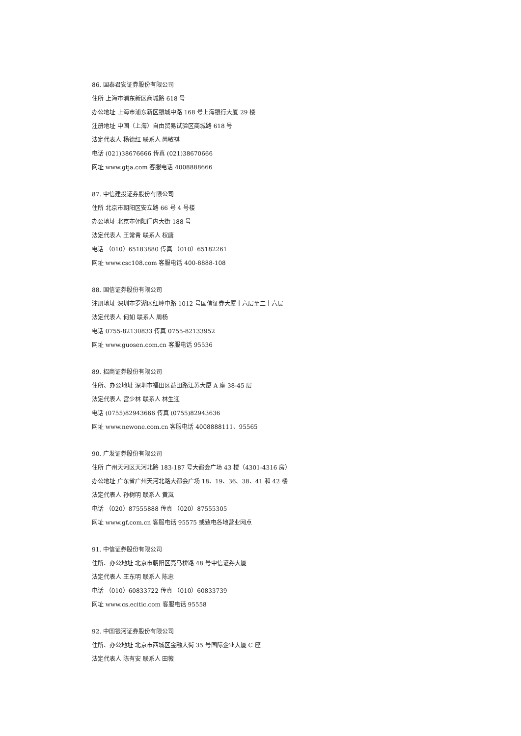86. 国泰君安证券股份有限公司
住所 上海市浦东新区商城路 618 号
办公地址 上海市浦东新区银城中路 168 号上海银行大厦 29 楼
注册地址 中国（上海）自由贸易试验区商城路 618 号
法定代表人 杨德红 联系人 芮敏祺
电话 (021)38676666 传真 (021)38670666
网址 www.gtja.com 客服电话 4008888666
87. 中信建投证券股份有限公司
住所 北京市朝阳区安立路 66 号 4 号楼
办公地址 北京市朝阳门内大街 188 号
法定代表人 王常青 联系人 权唐
电话 （010）65183880 传真 （010）65182261
网址 www.csc108.com 客服电话 400-8888-108
88. 国信证券股份有限公司
注册地址 深圳市罗湖区红岭中路 1012 号国信证券大厦十六层至二十六层
法定代表人 何如 联系人 周杨
电话 0755-82130833 传真 0755-82133952
网址 www.guosen.com.cn 客服电话 95536
89. 招商证券股份有限公司
住所、办公地址 深圳市福田区益田路江苏大厦 A 座 38-45 层
法定代表人 宫少林 联系人 林生迎
电话 (0755)82943666 传真 (0755)82943636
网址 www.newone.com.cn 客服电话 4008888111、95565
90. 广发证券股份有限公司
住所 广州天河区天河北路 183-187 号大都会广场 43 楼（4301-4316 房）
办公地址 广东省广州天河北路大都会广场 18、19、36、38、41 和 42 楼
法定代表人 孙树明 联系人 黄岚
电话 （020）87555888 传真 （020）87555305
网址 www.gf.com.cn 客服电话 95575 或致电各地营业网点
91. 中信证券股份有限公司
住所、办公地址 北京市朝阳区亮马桥路 48 号中信证券大厦
法定代表人 王东明 联系人 陈忠
电话 （010）60833722 传真 （010）60833739
网址 www.cs.ecitic.com 客服电话 95558
92. 中国银河证券股份有限公司
住所、办公地址 北京市西城区金融大街 35 号国际企业大厦 C 座
法定代表人 陈有安 联系人 田薇